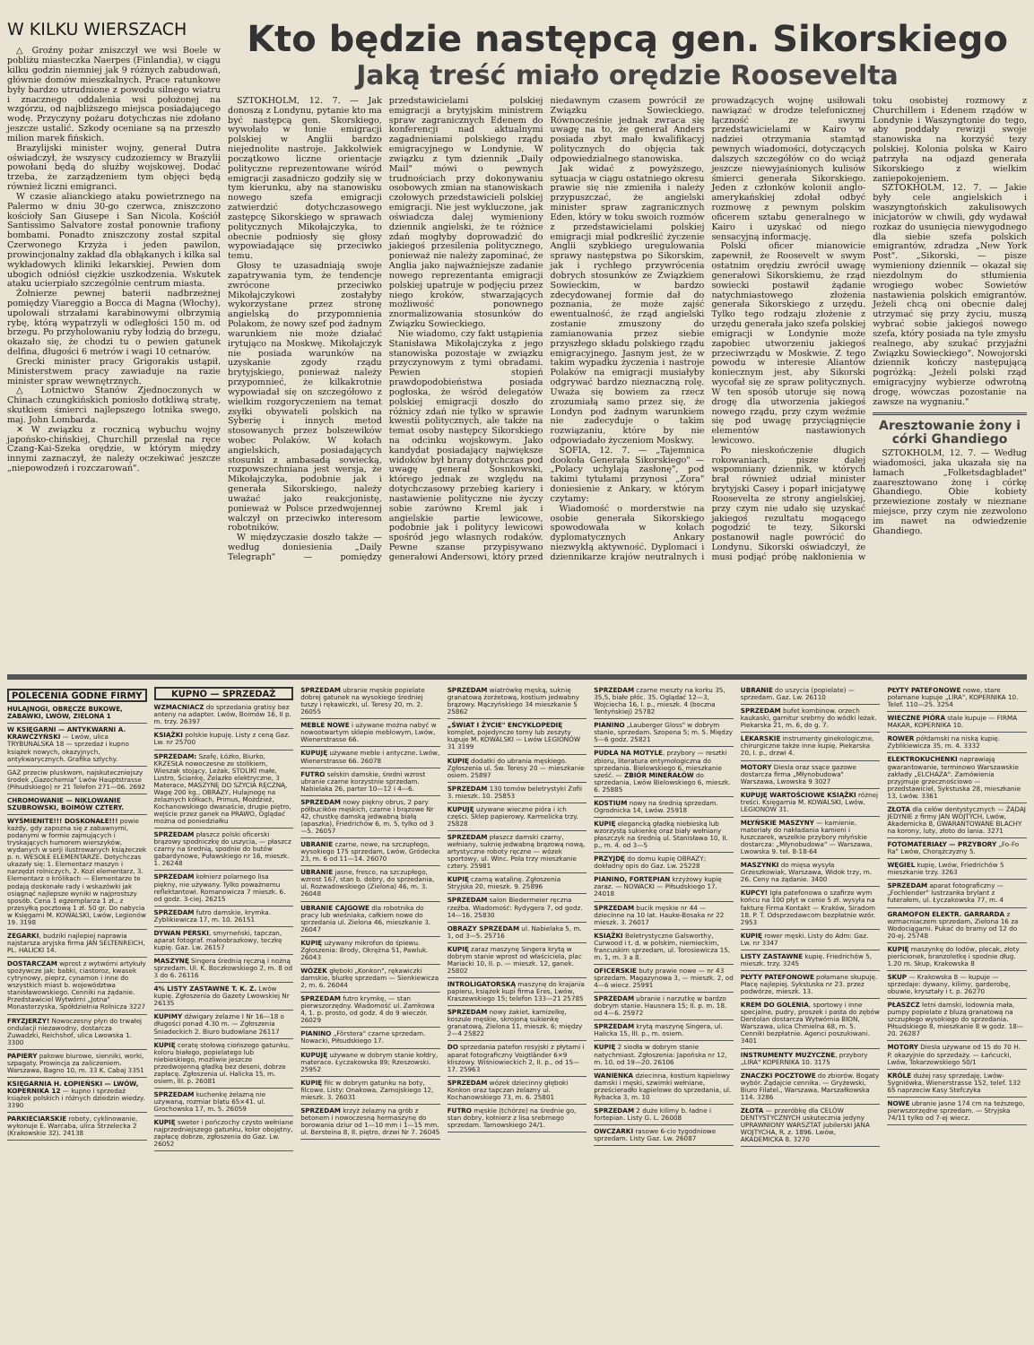W KILKU WIERSZACH
△ Groźny pożar zniszczył we wsi Boele w pobliżu miasteczka Naerpes (Finlandia), w ciągu kilku godzin niemniej jak 9 różnych zabudowań, głównie domów mieszkalnych. Prace ratunkowe były bardzo utrudnione z powodu silnego wiatru i znacznego oddalenia wsi położonej na wzgórzu, od najbliższego miejsca posiadającego wodę. Przyczyny pożaru dotychczas nie zdołano jeszcze ustalić. Szkody oceniane są na przeszło milion marek fińskich.
Brazylijski minister wojny, generał Dutra oświadczył, że wszyscy cudzoziemcy w Brazylii powołani będą do służby wojskowej. Dodać trzeba, że zarządzeniem tym objęci będą również liczni emigranci.
W czasie alianckiego ataku powietrznego na Palermo w dniu 30-go czerwca, zniszczono kościoły San Giusepe i San Nicola. Kościół Santissimo Salvatore został ponownie trafiony bombami. Ponadto zniszczony został szpital Czerwonego Krzyża i jeden pawilon, prowincjonalny zakład dla obłąkanych i kilka sal wykładowych kliniki lekarskiej. Pewien dom ubogich odniósł ciężkie uszkodzenia. Wskutek ataku ucierpiało szczególnie centrum miasta.
Żołnierze pewnej baterii nadbrzeżnej pomiędzy Viareggio a Bocca di Magna (Włochy), upolowali strzałami karabinowymi olbrzymią rybę, którą wypatrzyli w odległości 150 m. od brzegu. Po przyholowaniu ryby łodzią do brzegu, okazało się, że chodzi tu o pewien gatunek delfina, długości 6 metrów i wagi 10 cetnarów.
Grecki minister pracy Grigorakis ustąpił. Ministerstwem pracy zawiaduje na razie minister spraw wewnętrznych.
△ Lotnictwo Stanów Zjednoczonych w Chinach czungkińskich poniosło dotkliwą stratę, skutkiem śmierci najlepszego lotnika swego, maj. John Lombarda.
✕ W związku z rocznicą wybuchu wojny japońsko-chińskiej, Churchill przesłał na ręce Czang-Kai-Szeka orędzie, w którym między innymi zaznaczył, że należy oczekiwać jeszcze „niepowodzeń i rozczarowań".
Kto będzie następcą gen. Sikorskiego
Jaką treść miało orędzie Roosevelta
SZTOKHOLM, 12. 7. — Jak donoszą z Londynu, pytanie kto ma być następcą gen. Skorskiego, wywołało w łonie emigracji polskiej w Anglii bardzo niejednolite nastroje. Jakkolwiek początkowo liczne orientacje polityczne reprezentowane wśród emigracji zasadniczo godziły się w tym kierunku, aby na stanowisku nowego szefa emigracji zatwierdzić dotychczasowego zastępcę Sikorskiego w sprawach politycznych Mikołajczyka, to obecnie podniosły się głosy wypowiadające się przeciwko temu.
Głosy te uzasadniają swoje zapatrywania tym, że tendencje zwrócone przeciwko Mikołajczykowi zostałyby wykorzystane przez stronę angielską do przypomnienia Polakom, że nowy szef pod żadnym warunkiem nie może działać irytująco na Moskwę. Mikołajczyk nie posiada warunków na uzyskanie zgody rządu brytyjskiego, ponieważ należy przypomnieć, że kilkakrotnie wypowiadał się on szczegółowo z wielkim rozgoryczeniem na temat zsyłki obywateli polskich na Syberię i innych metod stosowanych przez bolszewików wobec Polaków. W kołach angielskich, posiadających stosunki z ambasadą sowiecką, rozpowszechniana jest wersja, że Mikołajczyka, podobnie jak i generała Sikorskiego, należy uważać jako reakcjonistę, ponieważ w Polsce przedwojennej walczył on przeciwko interesom robotników.
W międzyczasie doszło także — według doniesienia „Daily Telegraph" — pomiędzy przedstawicielami polskiej emigracji a brytyjskim ministrem spraw zagranicznych Edenem do konferencji nad aktualnymi zagadnieniami polskiego rządu emigracyjnego w Londynie. W związku z tym dziennik „Daily Mail" mówi o pewnych trudnościach przy dokonywaniu osobowych zmian na stanowiskach czołowych przedstawicieli polskiej emigracji. Nie jest wykluczone, jak oświadcza dalej wymieniony dziennik angielski, że te różnice zdań mogłyby doprowadzić do jakiegoś przesilenia politycznego, ponieważ nie należy zapominać, że Anglia jako najważniejsze zadanie nowego reprezentanta emigracji polskiej upatruje w podjęciu przez niego kroków, stwarzających możliwość ponownego znormalizowania stosunków do Związku Sowieckiego.
Nie wiadomo, czy fakt ustąpienia Stanisława Mikołajczyka z jego stanowiska pozostaje w związku przyczynowym z tymi obradami. Pewien stopień prawdopodobieństwa posiada pogłoska, że wśród delegatów polskiej emigracji doszło do różnicy zdań nie tylko w sprawie kwestii politycznych, ale także na temat osoby następcy Sikorskiego na odcinku wojskowym. Jako kandydat posiadający największe widoków był brany dotychczas pod uwagę generał Sosnkowski, którego jednak ze względu na dotychczasowy przebieg kariery i nastawienie polityczne nie życzy sobie zarówno Kreml jak i angielskie partie lewicowe, podobnie jak i politycy lewicowi spośród jego własnych rodaków. Pewne szanse przypisywano generałowi Andersowi, który przed niedawnym czasem powrócił ze Związku Sowieckiego. Równocześnie jednak zwraca się uwagę na to, że generał Anders posiada zbyt mało kwalifikacyj politycznych do objęcia tak odpowiedzialnego stanowiska.
Jak widać z powyższego, sytuacja w ciągu ostatniego okresu prawie się nie zmieniła i należy przypuszczać, że angielski minister spraw zagranicznych Eden, który w toku swoich rozmów z przedstawicielami polskiej emigracji miał podkreślić życzenie Anglii szybkiego uregulowania sprawy następstwa po Sikorskim, jak i rychłego przywrócenia dobrych stosunków ze Związkiem Sowieckim, w bardzo zdecydowanej formie dał do poznania, że może zajść ewentualność, że rząd angielski zostanie zmuszony do zamianowania przez siebie przyszłego składu polskiego rządu emigracyjnego. Jasnym jest, że w takim wypadku życzenia i nastroje Polaków na emigracji musiałyby odgrywać bardzo nieznaczną rolę. Uważa się bowiem za rzecz zrozumiałą samo przez się, że Londyn pod żadnym warunkiem nie zadecyduje o takim rozwiązaniu, które by nie odpowiadało życzeniom Moskwy.
SOFIA, 12. 7. — „Tajemnica dookoła Generała Sikorskiego" — „Polacy uchylają zasłonę", pod takimi tytułami przynosi „Zora" doniesienie z Ankary, w którym czytamy:
Wiadomość o morderstwie na osobie generała Sikorskiego spowodowała w kołach dyplomatycznych Ankary niezwykłą aktywność. Dyplomaci i dziennikarze krajów neutralnych i prowadzących wojnę usiłowali nawiązać w drodze telefonicznej łączność ze swymi przedstawicielami w Kairo w nadziei otrzymania stamtąd pewnych wiadomości, dotyczących dalszych szczegółów co do wciąż jeszcze niewyjaśnionych kulisów śmierci generała Sikorskiego. Jeden z członków kolonii anglo-amerykańskiej zdołał odbyć rozmowę z pewnym polskim oficerem sztabu generalnego w Kairo i uzyskać od niego sensacyjną informację.
Polski oficer mianowicie zapewnił, że Roosevelt w swym ostatnim orędziu zwrócił uwagę generałowi Sikorskiemu, że rząd sowiecki postawił żądanie natychmiastowego złożenia generała Sikorskiego z urzędu. Tylko tego rodzaju złożenie z urzędu generała jako szefa polskiej emigracji w Londynie może zapobiec utworzeniu jakiegoś przeciwrządu w Moskwie. Z tego powodu w interesie Aliantów koniecznym jest, aby Sikorski wycofał się ze spraw politycznych. W ten sposób utoruje się nową drogę dla utworzenia jakiegoś nowego rządu, przy czym weźmie się pod uwagę przyciągnięcie elementów nastawionych lewicowo.
Po nieskończenie długich rokowaniach, pisze dalej wspomniany dziennik, w których brał również udział minister brytyjski Casey i poparł inicjatywę Roosevelta ze strony angielskiej, przy czym nie udało się uzyskać jakiegoś rezultatu mogącego pogodzić te tezy, Sikorski postanowił nagle powrócić do Londynu. Sikorski oświadczył, że musi podjąć próbę nakłonienia w toku osobistej rozmowy z Churchillem i Edenem rządów w Londynie i Waszyngtonie do tego, aby poddały rewizji swoje stanowiska na korzyść tezy polskiej. Kolonia polska w Kairo patrzyła na odjazd generała Sikorskiego z wielkim zaniepokojeniem.
SZTOKHOLM, 12. 7. — Jakie były cele angielskich i waszyngtońskich zakulisowych inicjatorów w chwili, gdy wydawał rozkaz do usunięcia niewygodnego dla siebie szefa polskich emigrantów, zdradza „New York Post". „Sikorski, — pisze wymieniony dziennik — okazał się niezdolnym do stłumienia wrogiego wobec Sowietów nastawienia polskich emigrantów. Jeżeli chcą oni obecnie dalej utrzymać się przy życiu, muszą wybrać sobie jakiegoś nowego szefa, który posiada na tyle zmysłu realnego, aby szukać przyjaźni Związku Sowieckiego". Nowojorski dziennik kończy następującą pogróżką: „Jeżeli polski rząd emigracyjny wybierze odwrotną drogę, wówczas pozostanie na zawsze na wygnaniu."
Aresztowanie żony i córki Ghandiego
SZTOKHOLM, 12. 7. — Według wiadomości, jaka ukazała się na łamach „Folketsdagbladet" zaaresztowano żonę i córkę Ghandiego. Obie kobiety przewiezione zostały w nieznane miejsce, przy czym nie zezwolono im nawet na odwiedzenie Ghandiego.
POLECENIA GODNE FIRMY
HULAJNOGI, OBRĘCZE BUKOWE, ZABAWKI, LWÓW, ZIELONA 1
W KSIĘGARNI — ANTYKWARNI A. KRAWCZYŃSKI — Lwów, ulica TRYBUNALSKA 18 — sprzedaż i kupno książek nowych, okazyjnych, antykwarycznych. Grafika szlychy.
GAZ przeciw pluskwom, najskuteczniejszy środek „Gazochemia" Lwów Hauptstrasse (Piłsudskiego) nr 21 Telefon 271—06. 2692
CHROMOWANIE — NIKLOWANIE SZUBROWSKI, BOIMÓW CZTERY.
WYŚMIENITE!!! DOSKONAŁE!!! powie każdy, gdy zapozna się z zabawnymi, podanymi w formie zajmujących i tryskających humorem wierszyków, wydanych w serji ilustrowanych książeczek p. n. WESOŁE ELEMENTARZE. Dotychczas ukazały się: 1. Elementarz maszyn i narzędzi rolniczych, 2. Kozi elementarz, 3. Elementarz o królikach — Elementarze te podają doskonałe rady i wskazówki jak osiągnąć najlepsze wyniki w najprostszy sposób. Cena 1 egzemplarza 1 zł., z przesyłką pocztową 1 zł. 50 gr. Do nabycia w Księgarni M. KOWALSKI, Lwów, Legionów 19. 3198
ZEGARKI, budziki najlepiej naprawia najstarsza aryjska firma JAN SELTENREICH, PL. HALICKI 14.
DOSTARCZAM wprost z wytwórni artykuły spożywcze jak: babki, ciastoroz, kwasek cytrynowy, pieprz, cynamon i inne do wszystkich miast b. województwa stanisławowskiego. Cenniki na żądanie. Przedstawiciel Wytwórni „Jotna" Monasterzyska, Spółdzielnia Rolnicza 3227
FRYZJERZY! Nowoczesny płyn do trwałej ondulacji niezawodny, dostarcza Zuwadzki, Reichshof, ulica Lwowska 1. 3300
PAPIERY pakowe biurowe, sienniki, worki, szpagaty. Prowincja za zaliczeniem. Warszawa, Bagno 10, m. 33 K. Cabaj 3351
KSIĘGARNIA H. ŁOPIEŃSKI — LWÓW, KOPERNIKA 12 — kupno i sprzedaż książek polskich i różnych dziedzin wiedzy. 3390
PARKIECIARSKIE roboty, cyklinowanie, wykonuje E. Warcaba, ulica Strzelecka 2 (Krakowskie 32). 24138
KUPNO — SPRZEDAŻ
WZMACNIACZ do sprzedania gratisy bez anteny na adapter. Lwów, Boimów 16, II p. m. trzy. 26397
KSIĄŻKI polskie kupuję. Listy z ceną Gaz. Lw. nr 25700
SPRZEDAM: Szafę, Łóżko, Biurko, KRZESŁA nowoczesne ze stolikiem, Wieszak stojący, Leżak, STOLIKI małe, Lustro, Ściankę, Żelazko elektryczne, 3 Materace, MASZYNĘ DO SZYCIA RĘCZNĄ, Wagę 200 kg., OBRAZY, Hulajnogę na żelaznych kółkach, Primus, Możdżież, Kochanowskiego dwanaście, drugie piętro, wejście przez ganek na PRAWO, Oglądać można od poniedziałku
SPRZEDAM płaszcz polski oficerski brązowy spodniczkę do uszycia, — płaszcz czarny na średnią, spodnie do butów gabardynowe, Puławskiego nr 16, mieszk. 1. 26248
SPRZEDAM kołnierz polarnego lisa piękny, nie używany. Tylko poważnemu reflektantowi. Romanowicza 7 mieszk. 6. od godz. 3-ciej. 26215
SPRZEDAM futro damskie, krymka. Zyblikiewicza 17, m. 10. 26151
DYWAN PERSKI, smyrneński, tapczan, aparat fotograf. małoobrazkowy, teczkę kupię. Gaz. Lw. 26157
MASZYNĘ Singera średnią ręczną i nożną sprzedam. Ul. K. Boczkowskiego 2, m. 8 od 3 do 6. 26116
4% LISTY ZASTAWNE T. K. Z. Lwów kupię. Zgłoszenia do Gazety Lwowskiej Nr 26135
KUPIMY dźwigary żelazne I Nr 16—18 o długości ponad 4.30 m. — Zgłoszenia Śniadeckich 2. Biuro budowlane 26117
KUPIĘ ceratę stołową ciońszego gatunku, koloru białego, popielatego lub niebieskiego, możliwie jeszcze przedwojenną gładką bez deseni, dobrze zapłacę. Zgłoszenia ul. Halicka 15, m. osiem, III. p. 26081
SPRZEDAM kuchenkę żelazną nie używaną, rozmiar blatu 65×41. ul. Grochowska 17, m. 5. 26059
KUPIĘ sweter i pończochy czysto wełniane najprzedniejszego gatunku, kolor obojętny, zapłacę dobrze, zgłoszenia do Gaz. Lw. 26052
SPRZEDAM ubranie męskie popielate dobrej gatunek na wysokiego średniej tuszy i rękawiczki, ul. Teresy 20, m. 2. 26055
MEBLE NOWE i używane można nabyć w nowootwartym sklepie meblowym, Lwów, Wienerstrasse 66.
KUPUJĘ używane meble i antyczne. Lwów, Wienerstrasse 66. 26078
FUTRO selskin damskie, średni wzrost ubranie czarne korzystnie sprzedam. Nabielaka 26, parter 10—12 i 4—6.
SPRZEDAM nowy piękny obrus, 2 pary półbucików męskich, czarne i brązowe Nr 42, chustkę damską jedwabną białą (apaszka), Friedrichów 6, m. 5, tylko od 3—5. 26057
UBRANIE czarne, nowe, na szczupłego, wysokiego 175 sprzedam, Lwów, Gródecka 23, m. 6 od 11—14. 26070
UBRANIE jasne, fresco, na szczupłego, wzrost 167, stan b. dobry, do sprzedania, ul. Rozwadowskiego (Zielona) 46, m. 3. 26048
UBRANIE CAJGOWE dla robotnika do pracy lub wieśniaka, całkiem nowe do sprzedania ul. Zielona 46, mieszkanie 3. 26047
KUPIĘ używany mikrofon do śpiewu. Zgłoszenia: Brody, Okrężna 51, Pawluk. 26043
WÓZEK głęboki „Konkon", rękawiczki damskie, bluzkę sprzedam — Sienkiewicza 2, m. 6. 26044
SPRZEDAM futro krymkę, — stan pierwszorzędny. Wiadomość ul. Zamkowa 4, 1. p. prosto, od godz. 4 do 9 wieczór. 26029
PIANINO „Förstera" czarne sprzedam. Nowacki, Piłsudskiego 17.
KUPUJĘ używane w dobrym stanie kołdry, materace. Łyczakowska 89; Rzeszowski. 25952
KUPIĘ filc w dobrym gatunku na boty, filcowe. Listy: Onakowa, Zamojskiego 12, mieszk. 3. 26031
SPRZEDAM krzyż żelazny na grób z betonem i nowoczesną hermaszynę do borowania dziur od 1—10 mm i 1—15 mm. ul. Bersteina 8, II. piętro, drzwi Nr 7. 26045
SPRZEDAM wiatrówkę męską, suknię granatową żorżetową, kostium jedwabny brązowy. Mączyńskiego 34 mieszkanie 5 25862
„ŚWIAT I ŻYCIE" ENCYKLOPEDIĘ komplet, pojedyncze tomy lub zeszyty kupuje M. KOWALSKI — Lwów LEGIONÓW 31 3199
KUPIĘ dodatki do ubrania męskiego. Zgłoszenia ul. Św. Teresy 20 — mieszkanie osiem. 25897
SPRZEDAM 130 tomów beletrystyki Zofii 3. mieszk. 10. 25853
KUPUJĘ używane wieczne pióra i ich części. Sklep papierowy. Karmelicka trzy. 25828
SPRZEDAM płaszcz damski czarny, wełniany, suknię jedwabną brązową nową, artystyczne roboty ręczne — wózek sportowy, ul. Winc. Pola trzy mieszkanie cztery. 25981
KUPIĘ czarną watalinę. Zgłoszenia Stryjska 20, mieszk. 9. 25896
SPRZEDAM salon Biedermeier ręczna rzeźba. Wiadomość: Rydygera 7, od godz. 14—16. 25830
OBRAZY SPRZEDAM ul. Nabielaka 5, m. 1, od 3—5. 25716
KUPIĘ zaraz maszynę Singera krytą w dobrym stanie wprost od właściciela, plac Mariacki 10, II. p. — mieszk. 12, ganek. 25802
INTROLIGATORSKĄ maszynę do krajania papieru, książek kupi firma Eres, Lwów, Kraszewskiego 15; telefon 133—21 25785
SPRZEDAM nowy żakiet, kamizelkę, koszule męskie, skrojoną sukienkę granatową, Zielona 11, mieszk. 6; między 2—4 25822
DO sprzedania patefon rosyjski z płytami i aparat fotograficzny Voigtländer 6×9 kliszowy. Wiśniowieckich 2, II. p., od 15—17. 25963
SPRZEDAM wózek dziecinny głęboki Konkon oraz tapczan żelazny ul. Kochanowskiego 73, m. 6. 25801
FUTRO męskie (tchórze) na średnie go, stan dobry, kołnierz z lisa srebrnego sprzedam. Tarnowskiego 24/1.
SPRZEDAM czarne meszty na korku 35, 35,5, białe płóc. 35. Oglądać 12—3, Wojciecha 16, I. p., mieszk. 4 (boczna Tentyńskiej) 25782
PIANINO „Lauberger Gloss" w dobrym stanie, sprzedam. Szopena 5; m. 5. Między 5—6 godz. 25821
PUDŁA NA MOTYLE, przybory — resztki zbioru, literatura entymologiczna do sprzedania. Bielowskiego 6, mieszkanie sześć. — ZBIÓR MINERAŁÓW do sprzedania, Lwów Bielowskiego 6, mieszk. 6. 25885
KOSTIUM nowy na średnią sprzedam. Ogrodnicka 14, Lwów. 25918
KUPIĘ elegancką gładką niebieską lub wzorzystą sukienkę oraz biały wełniany płaszczyk na średnią ul. Stanisława 10, II. p., m. 4. od 3—5
PRZYJDĘ do domu kupię OBRAZY; dokładny opis do Gaz. Lw. 25228
PIANINO, FORTEPIAN krzyżowy kupię zaraz. — NOWACKI — Piłsudskiego 17. 24018
SPRZEDAM bucik męskie nr 44 — dziecinne na 10 lat. Hauke-Bosaka nr 22 mieszk. 3. 26017
KSIĄŻKI Beletrystyczne Galsworthy, Curwood i t. d. w polskim, niemieckim, francuskim sprzedam, ul. Torosiewicza 15, m. 1, m. 3 a 8.
OFICERSKIE buty prawie nowe — nr 43 sprzedam. Magazynowa 3, — mieszk. 2, od 4—6 wiecz. 25991
SPRZEDAM ubranie i narzutkę w bardzo dobrym stanie. Hausnera 15; II. p. m. 18. od 4—6. 25972
SPRZEDAM krytą maszynę Singera, ul. Halicka 15, III. p., m. osiem.
KUPIĘ 2 siodła w dobrym stanie natychmiast. Zgłoszenia: Japońska nr 12, m. 10, od 19—20. 26106
WANIENKA dziecinna, kostium kąpielowy damski i męski, szwimki wełniane, prześcieradło kąpielowe do sprzedania, ul. Rybacka 3, m. 10
SPRZEDAM 2 duże kilimy b. ładne i fortepian. Listy G. L. 26008
OWCZARKI rasowe 6-cio tygodniowe sprzedam. Listy Gaz. Lw. 26087
UBRANIE do uszycia (popielate) — sprzedam. Gaz. Lw. 26110
SPRZEDAM bufet kombinow. orzech kaukaski, garnitur srebrny do wódki leżak. Piekarska 21, m. 6, do g. 7.
LEKARSKIE instrumenty ginekologiczne, chirurgiczne także inne kupię. Piekarska 20, I. p., drzwi 4.
MOTORY Diesla oraz ssące gazowe dostarcza firma „Młynobudowa" Warszawa, Lwowska 9 3027
KUPUJĘ WARTOŚCIOWE KSIĄŻKI różnej treści. Księgarnia M. KOWALSKI, Lwów, LEGIONÓW 31.
MŁYŃSKIE MASZYNY — kamienie, materiały do nakładania kamieni i łuszczarek, wszelkie przybory młyńskie dostarcza: „Młynobudowa" — Warszawa, Lwowska 9. tel. 8-18-64
MASZYNKI do mięsa wysyła Grzeszkowiak, Warszawa, Widok trzy, m. 26. Ceny na żądanie. 3400
KUPCY! Igła patefonowa o szafirze wym końcu na 100 płyt w cenie 5 zł. wysyła na fakturę Firma Kontakt — Kraków, Siradom 18. P. T. Odsprzedawcom bezpłatnie wzór. 2953
KUPIĘ rower męski. Listy do Adm: Gaz. Lw. nr 3347
LISTY ZASTAWNE kupię. Friedrichów 5, mieszk. trzy. 3245
PŁYTY PATEFONOWE połamane skupuję. Płacę najlepiej. Sykstuska nr 23. przez podwórze, mieszk. 13.
KREM DO GOLENIA, sportowy i inne specjalne, pudry, proszek i pasta do zębów Dentolan dostarcza Wytwórnia BION, Warszawa, ulica Chmielna 68, m. 5. Cenniki bezpłatnie. Agenci poszukiwani. 3401
INSTRUMENTY MUZYCZNE, przybory „LIRA" KOPERNIKA 10. 3175
ZNACZKI POCZTOWE do zbiorów. Bogaty wybór. Żądajcie cennika. — Gryżewski, Biuro Filatel., Warszawa, Marszałkowska 114. 3286
ZŁOTA — przeróbkę dla CELÓW DENTYSTYCZNYCH uskutecznia jedyny UPRAWNIONY WARSZTAT jubilerski JANA WOJTYCHA, R. z. 1896. Lwów, AKADEMICKA 8. 3270
PŁYTY PATEFONOWE nowe, stare połamane kupuje „LIRA", KOPERNIKA 10. Telef. 110—25. 3254
WIECZNE PIÓRA stale kupuje — FIRMA MAKAR, KOPERNIKA 10.
ROWER półdamski na niską kupię. Zyblikiewicza 35, m. 4. 3332
ELEKTROKUCHENKI naprawiają gwarantowanie, terminowo Warszawskie zakłady „ELCHAZA". Zamówienia przyjmuje grzecznościowo — przedstawiciel, Sykstuska 28, mieszkanie 13, Lwów. 3361
ZŁOTA dla celów dentystycznych — ŻĄDAJ JEDYNIE z firmy JAN WOJTYCH, Lwów, Akademicka 8, GWARANTOWANE BLACHY na korony, luty, złoto do lania. 3271
FOTOMATERIAŁY — PRZYBORY „Fo-Fo Ra" Lwów, Chorążczyzny 5.
WĘGIEL kupię, Lwów, Friedrichów 5 mieszkanie trzy. 3263
SPRZEDAM aparat fotograficzny — „Fochlender" lustrzanka brylant z futerałem, ul. Łyczakowska 77, m. 4
GRAMOFON ELEKTR. GARRARDA z wzmacniaczem sprzedam, Zielona 16 za Wodociągami. Pukać do bramy od 12 do 20-ej. 25748
KUPIĘ maszynkę do lodów, plecak, złoty pierścionek, branzoletkę i spodnie dług. 1.20 m. Skup, Krakowska 8
SKUP — Krakowska 8 — kupuje — sprzedaje: dywany, kilimy, garderobę, obuwie, kryształy i t. p. 26270
PŁASZCZ letni damski, lodownia mała, pumpy popielate z bluzą granatową na szczupłego wysokiego do sprzedania. Piłsudskiego 8, mieszkanie 8 w godz. 18—20. 26287
MOTORY Diesla używane od 15 do 70 H. P. okazyjnie do sprzedaży. — Łańcucki, Lwów, Tokarzewskiego 50/1
KRÓLE dużej rasy sprzedaję. Lwów-Sygniówka, Wienerstrasse 152, telef. 132 65 naprzeciw Kasy Stefczyka
NOWE ubranie jasne 174 cm na teższego, pierwszorzędne sprzedam. — Stryjska 74/11 tylko od 7-ej wiecz.